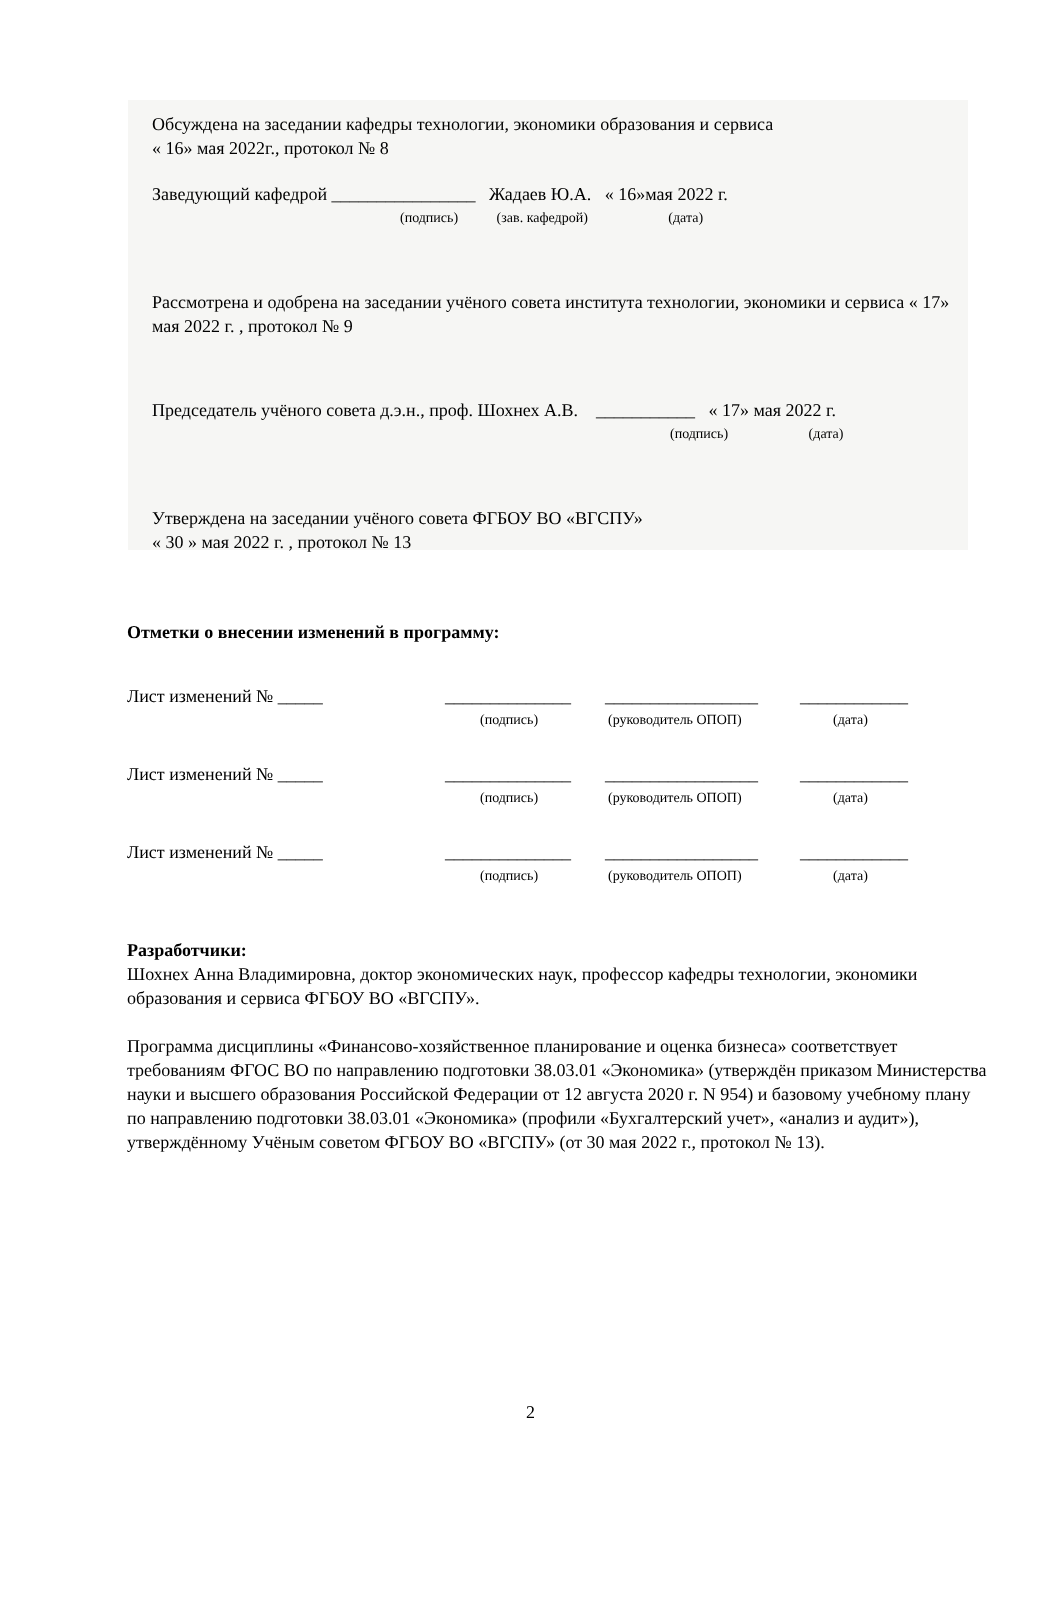Обсуждена на заседании кафедры технологии, экономики образования и сервиса
« 16» мая 2022г., протокол № 8
Заведующий кафедрой ________________ Жадаев Ю.А. « 16»мая 2022 г.
(подпись) (зав. кафедрой) (дата)
Рассмотрена и одобрена на заседании учёного совета института технологии, экономики и сервиса « 17» мая 2022 г. , протокол № 9
Председатель учёного совета д.э.н., проф. Шохнех А.В. ___________ « 17» мая 2022 г.
(подпись) (дата)
Утверждена на заседании учёного совета ФГБОУ ВО «ВГСПУ»
« 30 » мая 2022 г. , протокол № 13
Отметки о внесении изменений в программу:
Лист изменений № _____ ______________ _________________ ____________
(подпись) (руководитель ОПОП) (дата)
Лист изменений № _____ ______________ _________________ ____________
(подпись) (руководитель ОПОП) (дата)
Лист изменений № _____ ______________ _________________ ____________
(подпись) (руководитель ОПОП) (дата)
Разработчики:
Шохнех Анна Владимировна, доктор экономических наук, профессор кафедры технологии, экономики образования и сервиса ФГБОУ ВО «ВГСПУ».
Программа дисциплины «Финансово-хозяйственное планирование и оценка бизнеса» соответствует требованиям ФГОС ВО по направлению подготовки 38.03.01 «Экономика» (утверждён приказом Министерства науки и высшего образования Российской Федерации от 12 августа 2020 г. N 954) и базовому учебному плану по направлению подготовки 38.03.01 «Экономика» (профили «Бухгалтерский учет», «анализ и аудит»), утверждённому Учёным советом ФГБОУ ВО «ВГСПУ» (от 30 мая 2022 г., протокол № 13).
2